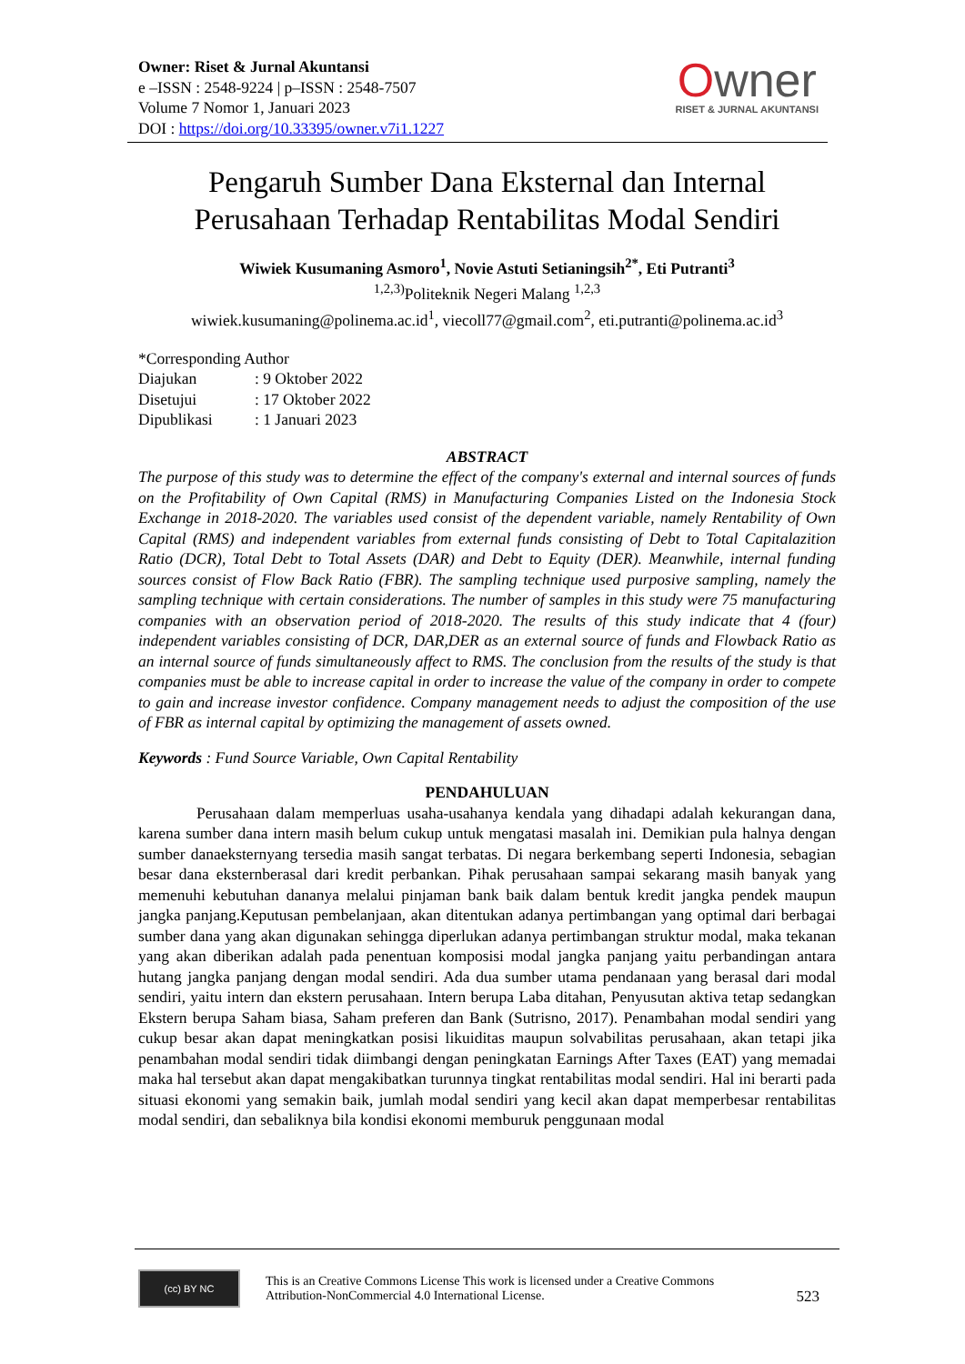Owner: Riset & Jurnal Akuntansi
e –ISSN : 2548-9224 | p–ISSN : 2548-7507
Volume 7 Nomor 1, Januari 2023
DOI : https://doi.org/10.33395/owner.v7i1.1227
Owner
RISET & JURNAL AKUNTANSI
Pengaruh Sumber Dana Eksternal dan Internal Perusahaan Terhadap Rentabilitas Modal Sendiri
Wiwiek Kusumaning Asmoro<sup>1</sup>, Novie Astuti Setianingsih<sup>2*</sup>, Eti Putranti<sup>3</sup>
<sup>1,2,3)</sup>Politeknik Negeri Malang <sup>1,2,3</sup>
wiwiek.kusumaning@polinema.ac.id<sup>1</sup>, viecoll77@gmail.com<sup>2</sup>, eti.putranti@polinema.ac.id<sup>3</sup>
*Corresponding Author
Diajukan: 9 Oktober 2022
Disetujui: 17 Oktober 2022
Dipublikasi: 1 Januari 2023
ABSTRACT
The purpose of this study was to determine the effect of the company's external and internal sources of funds on the Profitability of Own Capital (RMS) in Manufacturing Companies Listed on the Indonesia Stock Exchange in 2018-2020. The variables used consist of the dependent variable, namely Rentability of Own Capital (RMS) and independent variables from external funds consisting of Debt to Total Capitalazition Ratio (DCR), Total Debt to Total Assets (DAR) and Debt to Equity (DER). Meanwhile, internal funding sources consist of Flow Back Ratio (FBR). The sampling technique used purposive sampling, namely the sampling technique with certain considerations. The number of samples in this study were 75 manufacturing companies with an observation period of 2018-2020. The results of this study indicate that 4 (four) independent variables consisting of DCR, DAR,DER as an external source of funds and Flowback Ratio as an internal source of funds simultaneously affect to RMS. The conclusion from the results of the study is that companies must be able to increase capital in order to increase the value of the company in order to compete to gain and increase investor confidence. Company management needs to adjust the composition of the use of FBR as internal capital by optimizing the management of assets owned.
Keywords : Fund Source Variable, Own Capital Rentability
PENDAHULUAN
Perusahaan dalam memperluas usaha-usahanya kendala yang dihadapi adalah kekurangan dana, karena sumber dana intern masih belum cukup untuk mengatasi masalah ini. Demikian pula halnya dengan sumber danaeksternyang tersedia masih sangat terbatas. Di negara berkembang seperti Indonesia, sebagian besar dana eksternberasal dari kredit perbankan. Pihak perusahaan sampai sekarang masih banyak yang memenuhi kebutuhan dananya melalui pinjaman bank baik dalam bentuk kredit jangka pendek maupun jangka panjang.Keputusan pembelanjaan, akan ditentukan adanya pertimbangan yang optimal dari berbagai sumber dana yang akan digunakan sehingga diperlukan adanya pertimbangan struktur modal, maka tekanan yang akan diberikan adalah pada penentuan komposisi modal jangka panjang yaitu perbandingan antara hutang jangka panjang dengan modal sendiri. Ada dua sumber utama pendanaan yang berasal dari modal sendiri, yaitu intern dan ekstern perusahaan. Intern berupa Laba ditahan, Penyusutan aktiva tetap sedangkan Ekstern berupa Saham biasa, Saham preferen dan Bank (Sutrisno, 2017). Penambahan modal sendiri yang cukup besar akan dapat meningkatkan posisi likuiditas maupun solvabilitas perusahaan, akan tetapi jika penambahan modal sendiri tidak diimbangi dengan peningkatan Earnings After Taxes (EAT) yang memadai maka hal tersebut akan dapat mengakibatkan turunnya tingkat rentabilitas modal sendiri. Hal ini berarti pada situasi ekonomi yang semakin baik, jumlah modal sendiri yang kecil akan dapat memperbesar rentabilitas modal sendiri, dan sebaliknya bila kondisi ekonomi memburuk penggunaan modal
(cc) BY NC
This is an Creative Commons License This work is licensed under a Creative Commons Attribution-NonCommercial 4.0 International License.
523